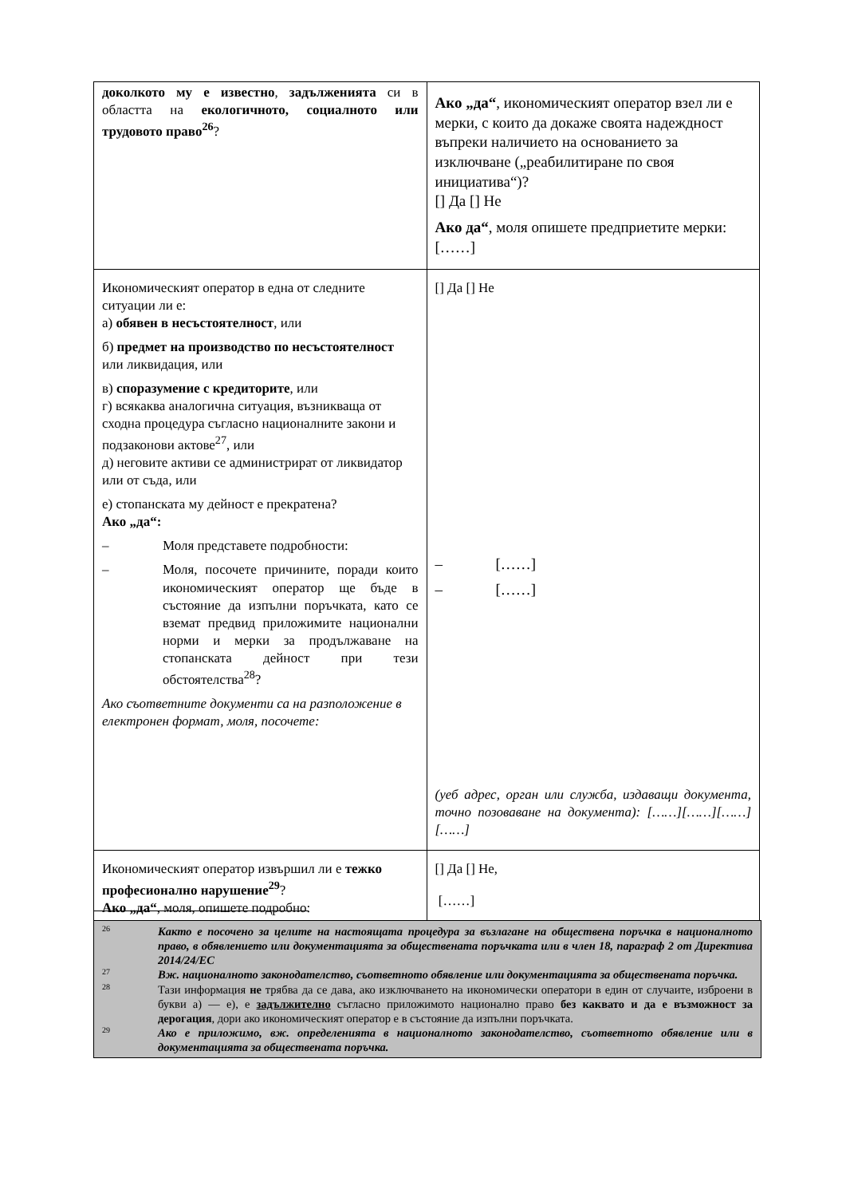| доколкото му е известно , задълженията си в областта на екологичното, социалното или трудовото право<sup>26</sup> ? | Ако „да“ , икономическият оператор взел ли е мерки, с които да докаже своята надеждност въпреки наличието на основанието за изключване („реабилитиране по своя инициатива“)? [] Да [] Не Ако да“ , моля опишете предприетите мерки: [……] |
| Икономическият оператор в една от следните ситуации ли е: а) обявен в несъстоятелност , или б) предмет на производство по несъстоятелност или ликвидация, или в) споразумение с кредиторите , или г) всякаква аналогична ситуация, възникваща от сходна процедура съгласно националните закони и подзаконови актове<sup>27</sup>, или д) неговите активи се администрират от ликвидатор или от съда, или е) стопанската му дейност е прекратена? Ако „да“: – Моля представете подробности: – Моля, посочете причините, поради които икономическият оператор ще бъде в състояние да изпълни поръчката, като се вземат предвид приложимите национални норми и мерки за продължаване на стопанската дейност при тези обстоятелства<sup>28</sup>? Ако съответните документи са на разположение в електронен формат, моля, посочете: | [] Да [] Не – [……] – [……] (уеб адрес, орган или служба, издаващи документа, точно позоваване на документа): [……][……][……][……] |
| Икономическият оператор извършил ли е тежко професионално нарушение<sup>29</sup> ? Ако „да“ , моля, опишете подробно: | [] Да [] Не, [……] |
26 Както е посочено за целите на настоящата процедура за възлагане на обществена поръчка в националното право, в обявлението или документацията за обществената поръчката или в член 18, параграф 2 от Директива 2014/24/ЕС
27 Вж. националното законодателство, съответното обявление или документацията за обществената поръчка.
28 Тази информация не трябва да се дава, ако изключването на икономически оператори в един от случаите, изброени в букви а) — е), е задължително съгласно приложимото национално право без каквато и да е възможност за дерогация, дори ако икономическият оператор е в състояние да изпълни поръчката.
29 Ако е приложимо, вж. определенията в националното законодателство, съответното обявление или в документацията за обществената поръчка.